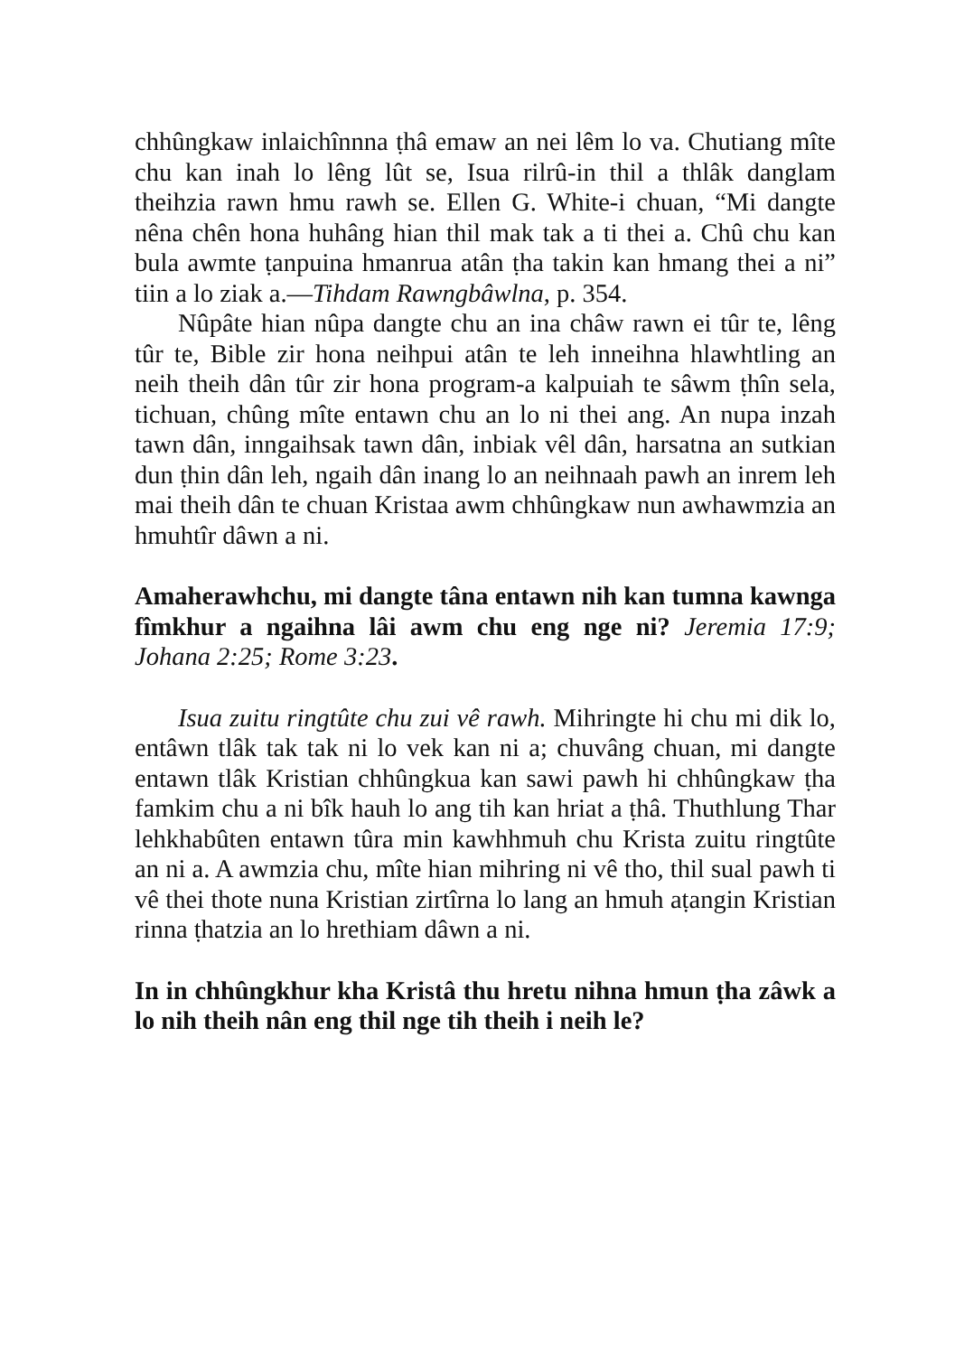chhûngkaw inlaichînnna ṭhâ emaw an nei lêm lo va. Chutiang mîte chu kan inah lo lêng lût se, Isua rilrû-in thil a thlâk danglam theihzia rawn hmu rawh se. Ellen G. White-i chuan, “Mi dangte nêna chên hona huhâng hian thil mak tak a ti thei a. Chû chu kan bula awmte ṭanpuina hmanrua atân ṭha takin kan hmang thei a ni” tiin a lo ziak a.—Tihdam Rawngbâwlna, p. 354.
Nûpâte hian nûpa dangte chu an ina châw rawn ei tûr te, lêng tûr te, Bible zir hona neihpui atân te leh inneihna hlawhtling an neih theih dân tûr zir hona program-a kalpuiah te sâwm ṭhîn sela, tichuan, chûng mîte entawn chu an lo ni thei ang. An nupa inzah tawn dân, inngaihsak tawn dân, inbiak vêl dân, harsatna an sutkian dun ṭhin dân leh, ngaih dân inang lo an neihnaah pawh an inrem leh mai theih dân te chuan Kristaa awm chhûngkaw nun awhawmzia an hmuhtîr dâwn a ni.
Amaherawhchu, mi dangte tâna entawn nih kan tumna kawnga fîmkhur a ngaihna lâi awm chu eng nge ni? Jeremia 17:9; Johana 2:25; Rome 3:23.
Isua zuitu ringtûte chu zui vê rawh. Mihringte hi chu mi dik lo, entâwn tlâk tak tak ni lo vek kan ni a; chuvâng chuan, mi dangte entawn tlâk Kristian chhûngkua kan sawi pawh hi chhûngkaw ṭha famkim chu a ni bîk hauh lo ang tih kan hriat a ṭhâ. Thuthlung Thar lehkhabûten entawn tûra min kawhhmuh chu Krista zuitu ringtûte an ni a. A awmzia chu, mîte hian mihring ni vê tho, thil sual pawh ti vê thei thote nuna Kristian zirtîrna lo lang an hmuh aṭangin Kristian rinna ṭhatzia an lo hrethiam dâwn a ni.
In in chhûngkhur kha Kristâ thu hretu nihna hmun ṭha zâwk a lo nih theih nân eng thil nge tih theih i neih le?